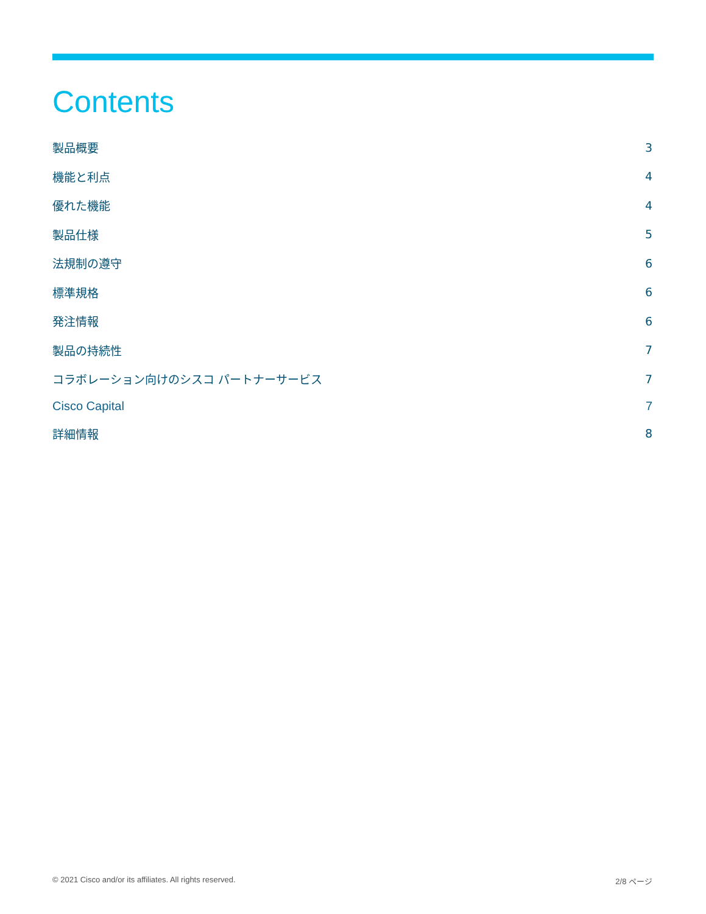Contents
製品概要 3
機能と利点 4
優れた機能 4
製品仕様 5
法規制の遵守 6
標準規格 6
発注情報 6
製品の持続性 7
コラボレーション向けのシスコ パートナーサービス 7
Cisco Capital 7
詳細情報 8
© 2021 Cisco and/or its affiliates. All rights reserved. 2/8 ページ